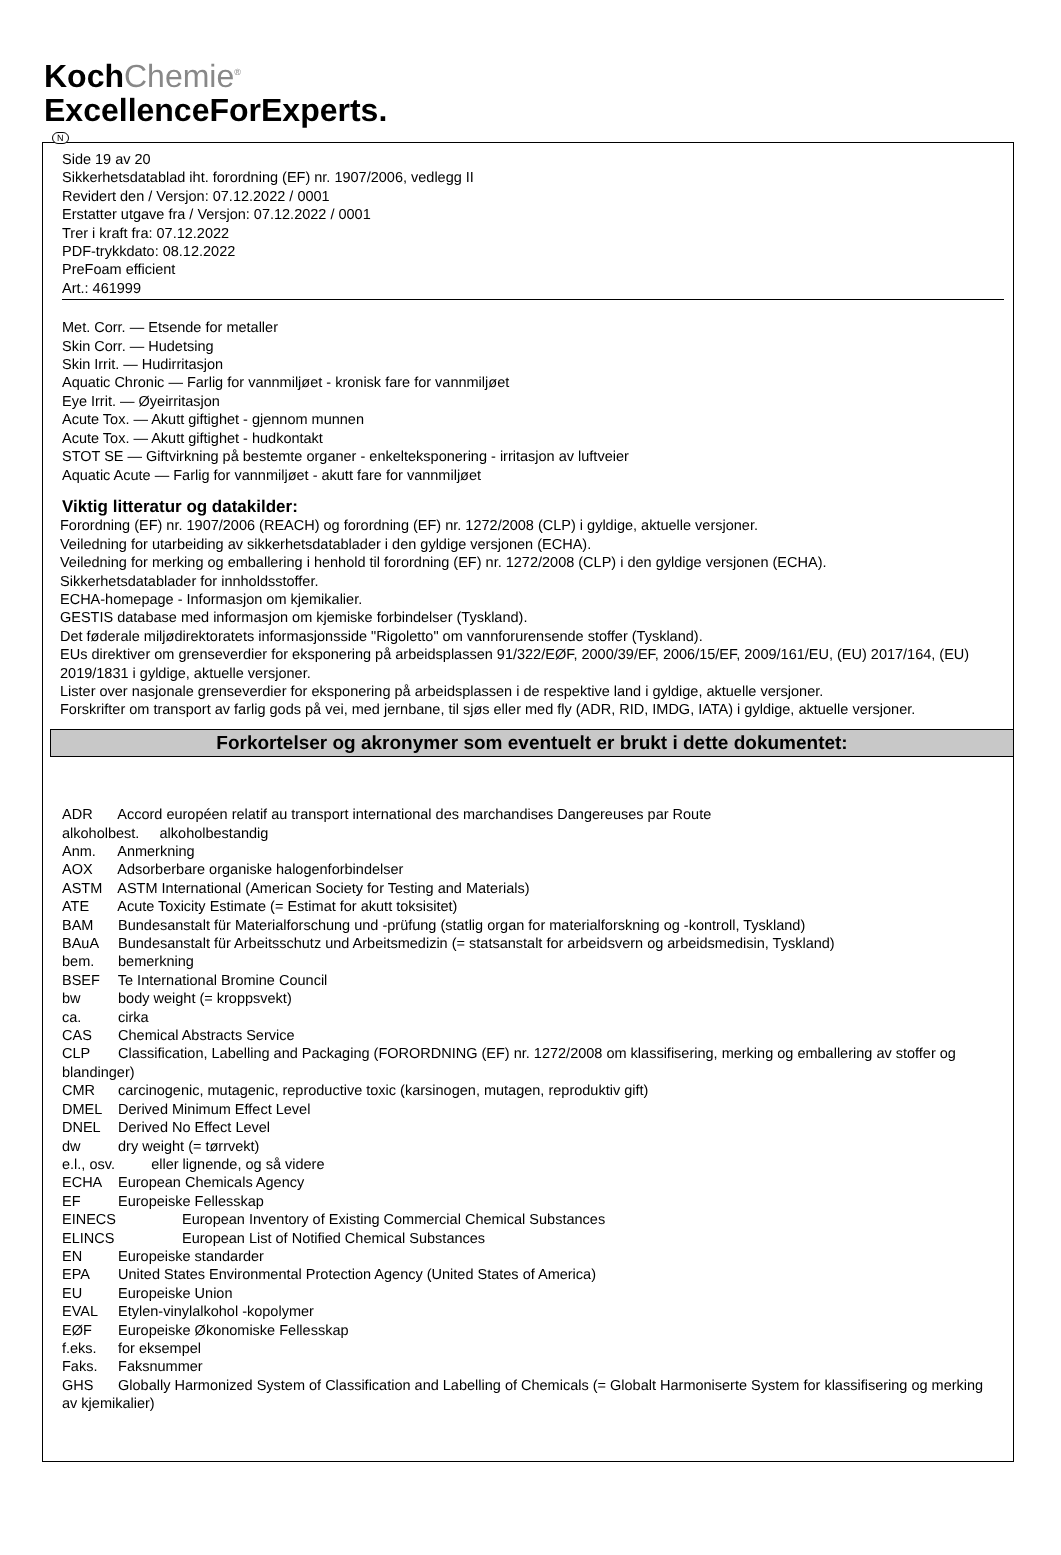KochChemie<sup>®</sup>
ExcellenceForExperts.
N
Side 19 av 20
Sikkerhetsdatablad iht. forordning (EF) nr. 1907/2006, vedlegg II
Revidert den / Versjon: 07.12.2022 / 0001
Erstatter utgave fra / Versjon: 07.12.2022 / 0001
Trer i kraft fra: 07.12.2022
PDF-trykkdato: 08.12.2022
PreFoam efficient
Art.: 461999
Met. Corr. — Etsende for metaller
Skin Corr. — Hudetsing
Skin Irrit. — Hudirritasjon
Aquatic Chronic — Farlig for vannmiljøet - kronisk fare for vannmiljøet
Eye Irrit. — Øyeirritasjon
Acute Tox. — Akutt giftighet - gjennom munnen
Acute Tox. — Akutt giftighet - hudkontakt
STOT SE — Giftvirkning på bestemte organer - enkelteksponering - irritasjon av luftveier
Aquatic Acute — Farlig for vannmiljøet - akutt fare for vannmiljøet
Viktig litteratur og datakilder:
Forordning (EF) nr. 1907/2006 (REACH) og forordning (EF) nr. 1272/2008 (CLP) i gyldige, aktuelle versjoner.
Veiledning for utarbeiding av sikkerhetsdatablader i den gyldige versjonen (ECHA).
Veiledning for merking og emballering i henhold til forordning (EF) nr. 1272/2008 (CLP) i den gyldige versjonen (ECHA).
Sikkerhetsdatablader for innholdsstoffer.
ECHA-homepage - Informasjon om kjemikalier.
GESTIS database med informasjon om kjemiske forbindelser (Tyskland).
Det føderale miljødirektoratets informasjonsside "Rigoletto" om vannforurensende stoffer (Tyskland).
EUs direktiver om grenseverdier for eksponering på arbeidsplassen 91/322/EØF, 2000/39/EF, 2006/15/EF, 2009/161/EU, (EU) 2017/164, (EU) 2019/1831 i gyldige, aktuelle versjoner.
Lister over nasjonale grenseverdier for eksponering på arbeidsplassen i de respektive land i gyldige, aktuelle versjoner.
Forskrifter om transport av farlig gods på vei, med jernbane, til sjøs eller med fly (ADR, RID, IMDG, IATA) i gyldige, aktuelle versjoner.
Forkortelser og akronymer som eventuelt er brukt i dette dokumentet:
ADR Accord européen relatif au transport international des marchandises Dangereuses par Route
alkoholbest. alkoholbestandig
Anm. Anmerkning
AOX Adsorberbare organiske halogenforbindelser
ASTM ASTM International (American Society for Testing and Materials)
ATE Acute Toxicity Estimate (= Estimat for akutt toksisitet)
BAM Bundesanstalt für Materialforschung und -prüfung (statlig organ for materialforskning og -kontroll, Tyskland)
BAuA Bundesanstalt für Arbeitsschutz und Arbeitsmedizin (= statsanstalt for arbeidsvern og arbeidsmedisin, Tyskland)
bem. bemerkning
BSEF Te International Bromine Council
bw body weight (= kroppsvekt)
ca. cirka
CAS Chemical Abstracts Service
CLP Classification, Labelling and Packaging (FORORDNING (EF) nr. 1272/2008 om klassifisering, merking og emballering av stoffer og blandinger)
CMR carcinogenic, mutagenic, reproductive toxic (karsinogen, mutagen, reproduktiv gift)
DMEL Derived Minimum Effect Level
DNEL Derived No Effect Level
dw dry weight (= tørrvekt)
e.l., osv. eller lignende, og så videre
ECHA European Chemicals Agency
EF Europeiske Fellesskap
EINECS European Inventory of Existing Commercial Chemical Substances
ELINCS European List of Notified Chemical Substances
EN Europeiske standarder
EPA United States Environmental Protection Agency (United States of America)
EU Europeiske Union
EVAL Etylen-vinylalkohol -kopolymer
EØF Europeiske Økonomiske Fellesskap
f.eks. for eksempel
Faks. Faksnummer
GHS Globally Harmonized System of Classification and Labelling of Chemicals (= Globalt Harmoniserte System for klassifisering og merking av kjemikalier)